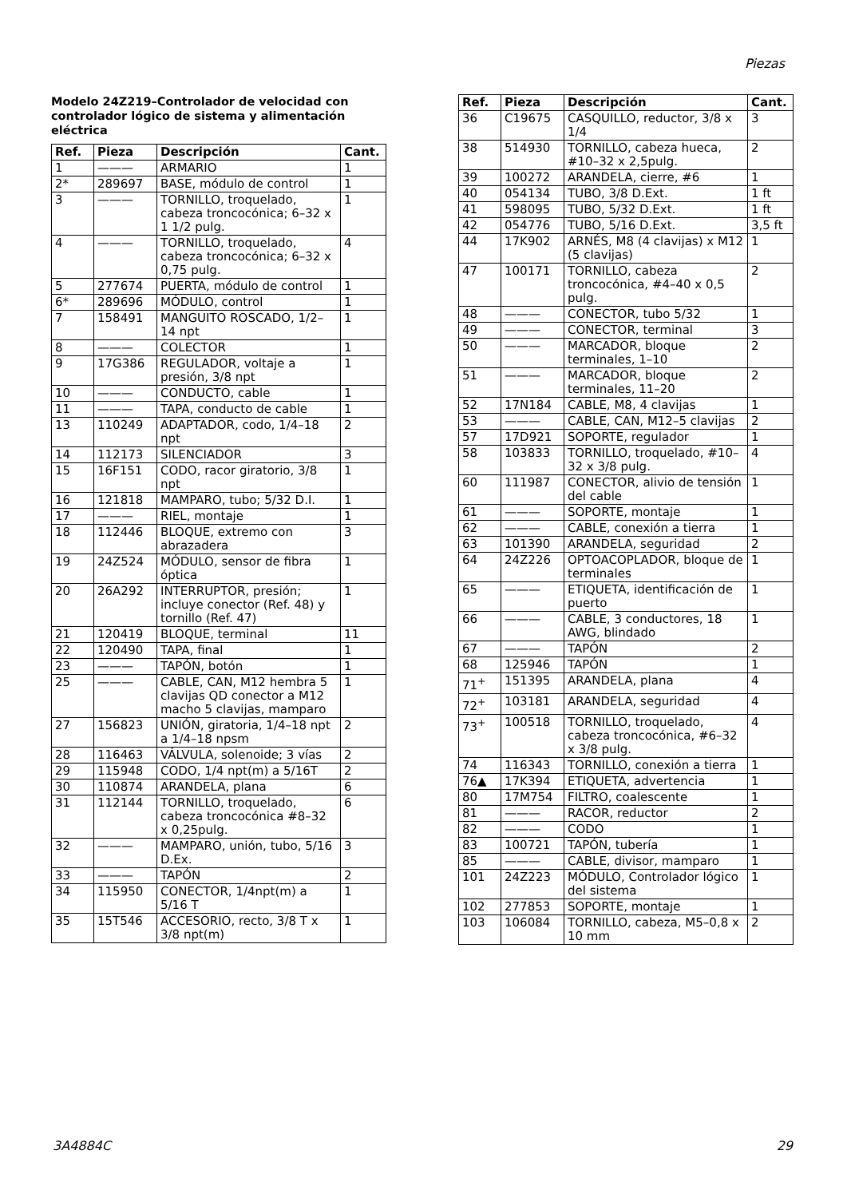Piezas
Modelo 24Z219–Controlador de velocidad con controlador lógico de sistema y alimentación eléctrica
| Ref. | Pieza | Descripción | Cant. |
| --- | --- | --- | --- |
| 1 | ——— | ARMARIO | 1 |
| 2* | 289697 | BASE, módulo de control | 1 |
| 3 | ——— | TORNILLO, troquelado, cabeza troncocónica; 6–32 x 1 1/2 pulg. | 1 |
| 4 | ——— | TORNILLO, troquelado, cabeza troncocónica; 6–32 x 0,75 pulg. | 4 |
| 5 | 277674 | PUERTA, módulo de control | 1 |
| 6* | 289696 | MÓDULO, control | 1 |
| 7 | 158491 | MANGUITO ROSCADO, 1/2–14 npt | 1 |
| 8 | ——— | COLECTOR | 1 |
| 9 | 17G386 | REGULADOR, voltaje a presión, 3/8 npt | 1 |
| 10 | ——— | CONDUCTO, cable | 1 |
| 11 | ——— | TAPA, conducto de cable | 1 |
| 13 | 110249 | ADAPTADOR, codo, 1/4–18 npt | 2 |
| 14 | 112173 | SILENCIADOR | 3 |
| 15 | 16F151 | CODO, racor giratorio, 3/8 npt | 1 |
| 16 | 121818 | MAMPARO, tubo; 5/32 D.I. | 1 |
| 17 | ——— | RIEL, montaje | 1 |
| 18 | 112446 | BLOQUE, extremo con abrazadera | 3 |
| 19 | 24Z524 | MÓDULO, sensor de fibra óptica | 1 |
| 20 | 26A292 | INTERRUPTOR, presión; incluye conector (Ref. 48) y tornillo (Ref. 47) | 1 |
| 21 | 120419 | BLOQUE, terminal | 11 |
| 22 | 120490 | TAPA, final | 1 |
| 23 | ——— | TAPÓN, botón | 1 |
| 25 | ——— | CABLE, CAN, M12 hembra 5 clavijas QD conector a M12 macho 5 clavijas, mamparo | 1 |
| 27 | 156823 | UNIÓN, giratoria, 1/4–18 npt a 1/4–18 npsm | 2 |
| 28 | 116463 | VÁLVULA, solenoide; 3 vías | 2 |
| 29 | 115948 | CODO, 1/4 npt(m) a 5/16T | 2 |
| 30 | 110874 | ARANDELA, plana | 6 |
| 31 | 112144 | TORNILLO, troquelado, cabeza troncocónica #8–32 x 0,25pulg. | 6 |
| 32 | ——— | MAMPARO, unión, tubo, 5/16 D.Ex. | 3 |
| 33 | ——— | TAPÓN | 2 |
| 34 | 115950 | CONECTOR, 1/4npt(m) a 5/16 T | 1 |
| 35 | 15T546 | ACCESORIO, recto, 3/8 T x 3/8 npt(m) | 1 |
| Ref. | Pieza | Descripción | Cant. |
| --- | --- | --- | --- |
| 36 | C19675 | CASQUILLO, reductor, 3/8 x 1/4 | 3 |
| 38 | 514930 | TORNILLO, cabeza hueca, #10–32 x 2,5pulg. | 2 |
| 39 | 100272 | ARANDELA, cierre, #6 | 1 |
| 40 | 054134 | TUBO, 3/8 D.Ext. | 1 ft |
| 41 | 598095 | TUBO, 5/32 D.Ext. | 1 ft |
| 42 | 054776 | TUBO, 5/16 D.Ext. | 3,5 ft |
| 44 | 17K902 | ARNÉS, M8 (4 clavijas) x M12 (5 clavijas) | 1 |
| 47 | 100171 | TORNILLO, cabeza troncocónica, #4–40 x 0,5 pulg. | 2 |
| 48 | ——— | CONECTOR, tubo 5/32 | 1 |
| 49 | ——— | CONECTOR, terminal | 3 |
| 50 | ——— | MARCADOR, bloque terminales, 1–10 | 2 |
| 51 | ——— | MARCADOR, bloque terminales, 11–20 | 2 |
| 52 | 17N184 | CABLE, M8, 4 clavijas | 1 |
| 53 | ——— | CABLE, CAN, M12–5 clavijas | 2 |
| 57 | 17D921 | SOPORTE, regulador | 1 |
| 58 | 103833 | TORNILLO, troquelado, #10–32 x 3/8 pulg. | 4 |
| 60 | 111987 | CONECTOR, alivio de tensión del cable | 1 |
| 61 | ——— | SOPORTE, montaje | 1 |
| 62 | ——— | CABLE, conexión a tierra | 1 |
| 63 | 101390 | ARANDELA, seguridad | 2 |
| 64 | 24Z226 | OPTOACOPLADOR, bloque de terminales | 1 |
| 65 | ——— | ETIQUETA, identificación de puerto | 1 |
| 66 | ——— | CABLE, 3 conductores, 18 AWG, blindado | 1 |
| 67 | ——— | TAPÓN | 2 |
| 68 | 125946 | TAPÓN | 1 |
| 71<sup>+</sup> | 151395 | ARANDELA, plana | 4 |
| 72<sup>+</sup> | 103181 | ARANDELA, seguridad | 4 |
| 73<sup>+</sup> | 100518 | TORNILLO, troquelado, cabeza troncocónica, #6–32 x 3/8 pulg. | 4 |
| 74 | 116343 | TORNILLO, conexión a tierra | 1 |
| 76▲ | 17K394 | ETIQUETA, advertencia | 1 |
| 80 | 17M754 | FILTRO, coalescente | 1 |
| 81 | ——— | RACOR, reductor | 2 |
| 82 | ——— | CODO | 1 |
| 83 | 100721 | TAPÓN, tubería | 1 |
| 85 | ——— | CABLE, divisor, mamparo | 1 |
| 101 | 24Z223 | MÓDULO, Controlador lógico del sistema | 1 |
| 102 | 277853 | SOPORTE, montaje | 1 |
| 103 | 106084 | TORNILLO, cabeza, M5–0,8 x 10 mm | 2 |
3A4884C 29